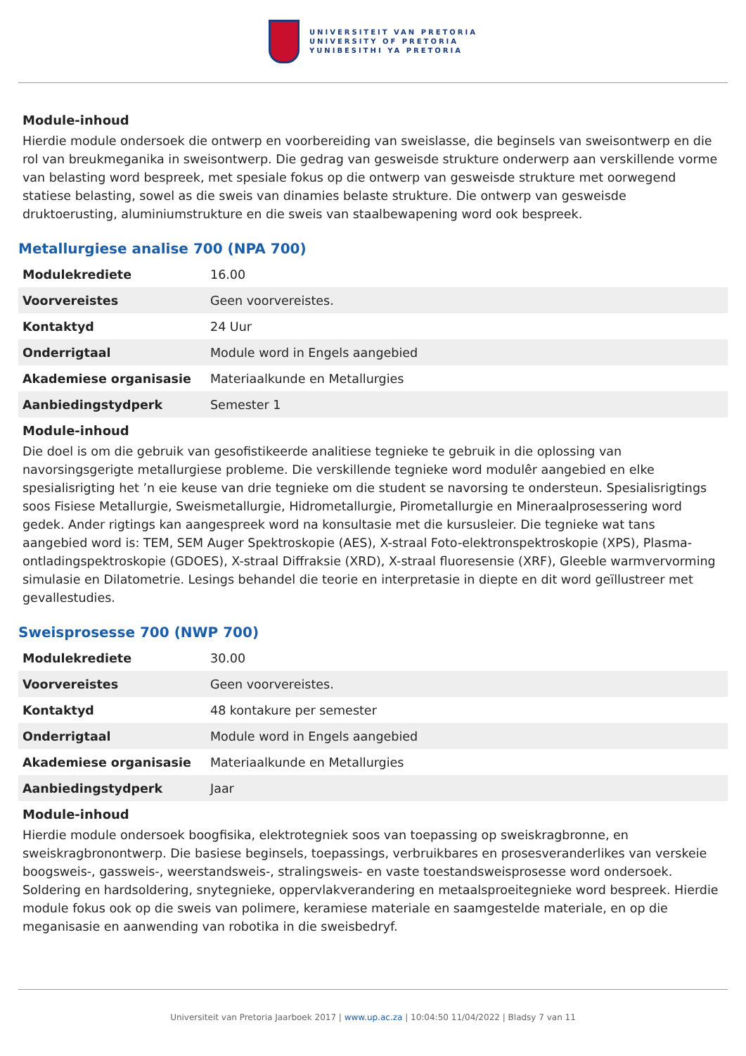UNIVERSITEIT VAN PRETORIA
UNIVERSITY OF PRETORIA
YUNIBESITHI YA PRETORIA
Module-inhoud
Hierdie module ondersoek die ontwerp en voorbereiding van sweislasse, die beginsels van sweisontwerp en die rol van breukmeganika in sweisontwerp. Die gedrag van gesweisde strukture onderwerp aan verskillende vorme van belasting word bespreek, met spesiale fokus op die ontwerp van gesweisde strukture met oorwegend statiese belasting, sowel as die sweis van dinamies belaste strukture. Die ontwerp van gesweisde druktoerusting, aluminiumstrukture en die sweis van staalbewapening word ook bespreek.
Metallurgiese analise 700 (NPA 700)
| Modulekrediete | 16.00 |
| Voorvereistes | Geen voorvereistes. |
| Kontaktyd | 24 Uur |
| Onderrigtaal | Module word in Engels aangebied |
| Akademiese organisasie | Materiaalkunde en Metallurgies |
| Aanbiedingstydperk | Semester 1 |
Module-inhoud
Die doel is om die gebruik van gesofistikeerde analitiese tegnieke te gebruik in die oplossing van navorsingsgerigte metallurgiese probleme. Die verskillende tegnieke word modulêr aangebied en elke spesialisrigting het ’n eie keuse van drie tegnieke om die student se navorsing te ondersteun. Spesialisrigtings soos Fisiese Metallurgie, Sweismetallurgie, Hidrometallurgie, Pirometallurgie en Mineraalprosessering word gedek. Ander rigtings kan aangespreek word na konsultasie met die kursusleier. Die tegnieke wat tans aangebied word is: TEM, SEM Auger Spektroskopie (AES), X-straal Foto-elektronspektroskopie (XPS), Plasma-ontladingspektroskopie (GDOES), X-straal Diffraksie (XRD), X-straal fluoresensie (XRF), Gleeble warmvervorming simulasie en Dilatometrie. Lesings behandel die teorie en interpretasie in diepte en dit word geïllustreer met gevallestudies.
Sweisprosesse 700 (NWP 700)
| Modulekrediete | 30.00 |
| Voorvereistes | Geen voorvereistes. |
| Kontaktyd | 48 kontakure per semester |
| Onderrigtaal | Module word in Engels aangebied |
| Akademiese organisasie | Materiaalkunde en Metallurgies |
| Aanbiedingstydperk | Jaar |
Module-inhoud
Hierdie module ondersoek boogfisika, elektrotegniek soos van toepassing op sweiskragbronne, en sweiskragbronontwerp. Die basiese beginsels, toepassings, verbruikbares en prosesveranderlikes van verskeie boogsweis-, gassweis-, weerstandsweis-, stralingsweis- en vaste toestandsweisprosesse word ondersoek. Soldering en hardsoldering, snytegnieke, oppervlakverandering en metaalsproeitegnieke word bespreek. Hierdie module fokus ook op die sweis van polimere, keramiese materiale en saamgestelde materiale, en op die meganisasie en aanwending van robotika in die sweisbedryf.
Universiteit van Pretoria Jaarboek 2017 | www.up.ac.za | 10:04:50 11/04/2022 | Bladsy 7 van 11